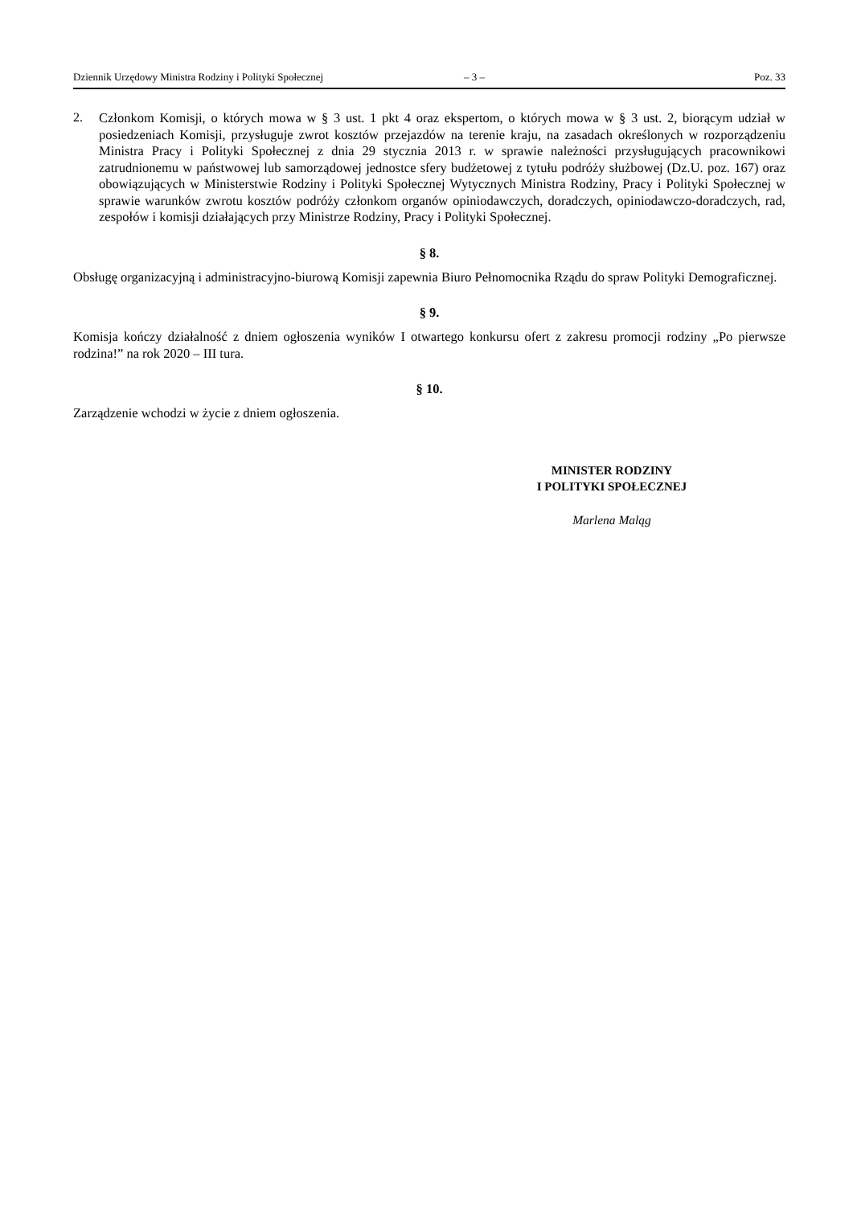Dziennik Urzędowy Ministra Rodziny i Polityki Społecznej – 3 – Poz. 33
2.
Członkom Komisji, o których mowa w § 3 ust. 1 pkt 4 oraz ekspertom, o których mowa w § 3 ust. 2, biorącym udział w posiedzeniach Komisji, przysługuje zwrot kosztów przejazdów na terenie kraju, na zasadach określonych w rozporządzeniu Ministra Pracy i Polityki Społecznej z dnia 29 stycznia 2013 r. w sprawie należności przysługujących pracownikowi zatrudnionemu w państwowej lub samorządowej jednostce sfery budżetowej z tytułu podróży służbowej (Dz.U. poz. 167) oraz obowiązujących w Ministerstwie Rodziny i Polityki Społecznej Wytycznych Ministra Rodziny, Pracy i Polityki Społecznej w sprawie warunków zwrotu kosztów podróży członkom organów opiniodawczych, doradczych, opiniodawczo-doradczych, rad, zespołów i komisji działających przy Ministrze Rodziny, Pracy i Polityki Społecznej.
§ 8.
Obsługę organizacyjną i administracyjno-biurową Komisji zapewnia Biuro Pełnomocnika Rządu do spraw Polityki Demograficznej.
§ 9.
Komisja kończy działalność z dniem ogłoszenia wyników I otwartego konkursu ofert z zakresu promocji rodziny „Po pierwsze rodzina!” na rok 2020 – III tura.
§ 10.
Zarządzenie wchodzi w życie z dniem ogłoszenia.
MINISTER RODZINY
I POLITYKI SPOŁECZNEJ
Marlena Maląg